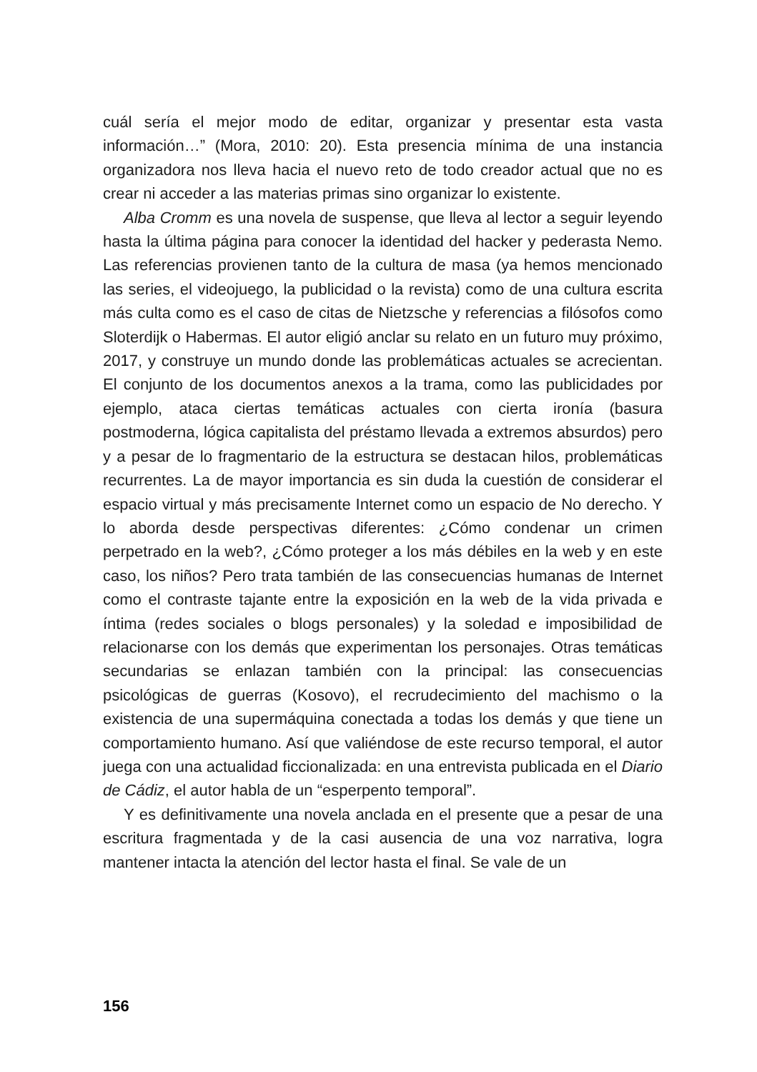cuál sería el mejor modo de editar, organizar y presentar esta vasta información…” (Mora, 2010: 20). Esta presencia mínima de una instancia organizadora nos lleva hacia el nuevo reto de todo creador actual que no es crear ni acceder a las materias primas sino organizar lo existente.
Alba Cromm es una novela de suspense, que lleva al lector a seguir leyendo hasta la última página para conocer la identidad del hacker y pederasta Nemo. Las referencias provienen tanto de la cultura de masa (ya hemos mencionado las series, el videojuego, la publicidad o la revista) como de una cultura escrita más culta como es el caso de citas de Nietzsche y referencias a filósofos como Sloterdijk o Habermas. El autor eligió anclar su relato en un futuro muy próximo, 2017, y construye un mundo donde las problemáticas actuales se acrecientan. El conjunto de los documentos anexos a la trama, como las publicidades por ejemplo, ataca ciertas temáticas actuales con cierta ironía (basura postmoderna, lógica capitalista del préstamo llevada a extremos absurdos) pero y a pesar de lo fragmentario de la estructura se destacan hilos, problemáticas recurrentes. La de mayor importancia es sin duda la cuestión de considerar el espacio virtual y más precisamente Internet como un espacio de No derecho. Y lo aborda desde perspectivas diferentes: ¿Cómo condenar un crimen perpetrado en la web?, ¿Cómo proteger a los más débiles en la web y en este caso, los niños? Pero trata también de las consecuencias humanas de Internet como el contraste tajante entre la exposición en la web de la vida privada e íntima (redes sociales o blogs personales) y la soledad e imposibilidad de relacionarse con los demás que experimentan los personajes. Otras temáticas secundarias se enlazan también con la principal: las consecuencias psicológicas de guerras (Kosovo), el recrudecimiento del machismo o la existencia de una supermáquina conectada a todas los demás y que tiene un comportamiento humano. Así que valiéndose de este recurso temporal, el autor juega con una actualidad ficcionalizada: en una entrevista publicada en el Diario de Cádiz, el autor habla de un “esperpento temporal”.
Y es definitivamente una novela anclada en el presente que a pesar de una escritura fragmentada y de la casi ausencia de una voz narrativa, logra mantener intacta la atención del lector hasta el final. Se vale de un
156